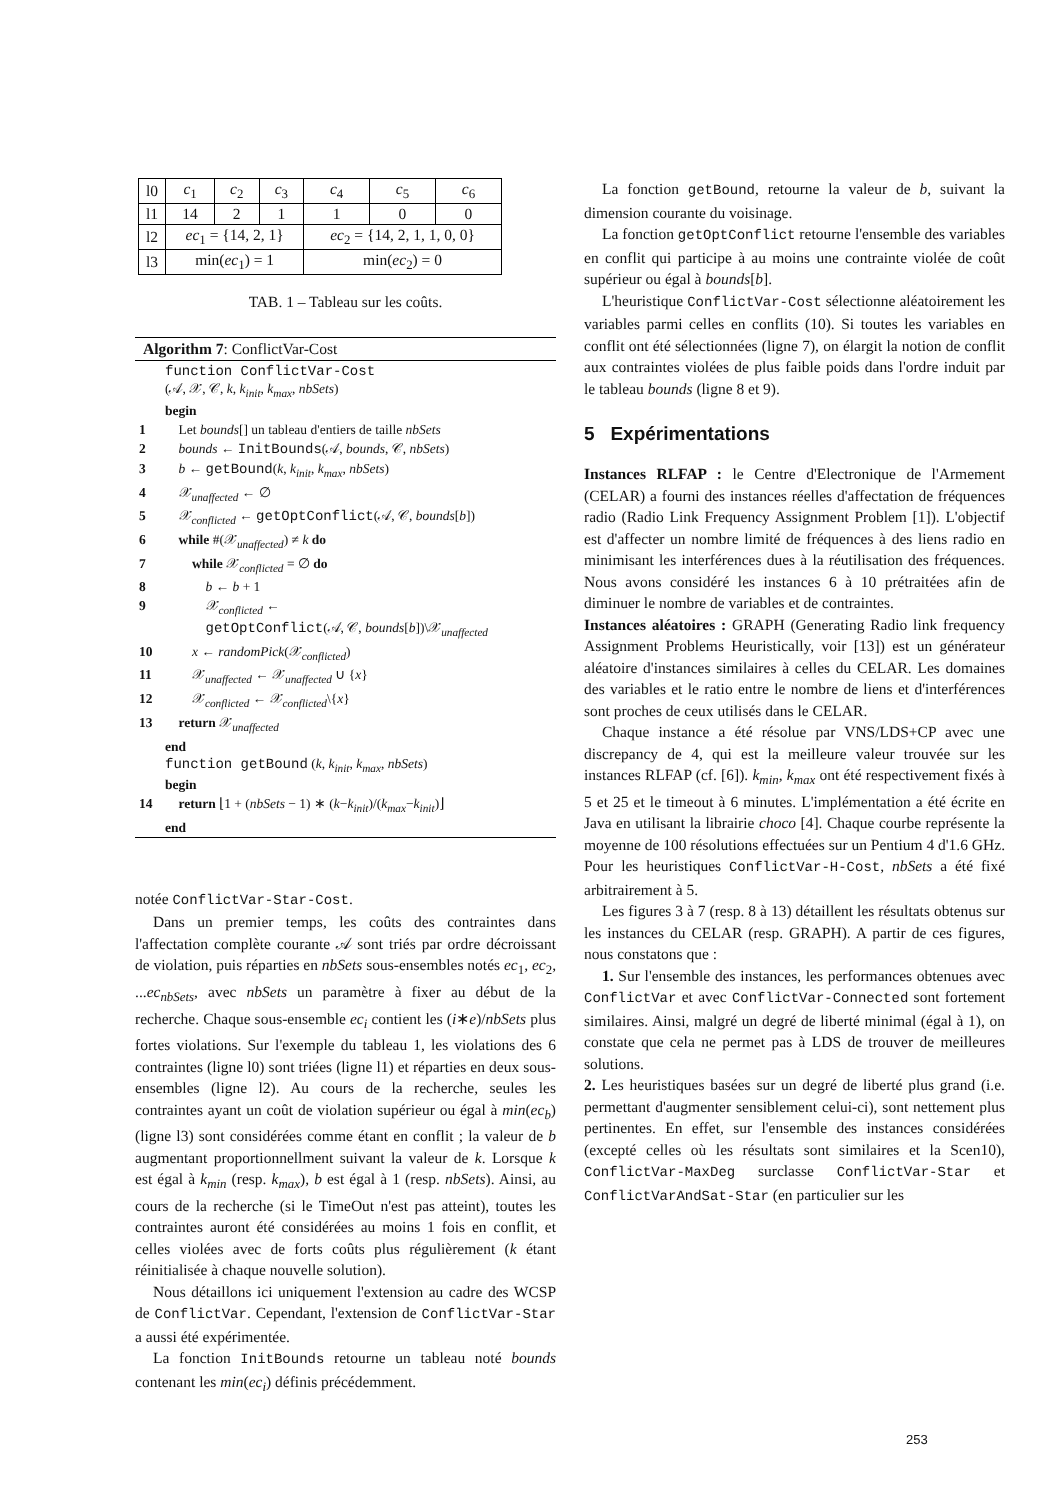| l0 | c<sub>1</sub> | c<sub>2</sub> | c<sub>3</sub> | c<sub>4</sub> | c<sub>5</sub> | c<sub>6</sub> |
| l1 | 14 | 2 | 1 | 1 | 0 | 0 |
| l2 | ec<sub>1</sub> = {14, 2, 1} | | | ec<sub>2</sub> = {14, 2, 1, 1, 0, 0} | | |
| l3 | min( ec<sub>1</sub>) = 1 | | | min( ec<sub>2</sub>) = 0 | | |
TAB. 1 – Tableau sur les coûts.
Algorithm 7: ConflictVar-Cost
| | function ConflictVar-Cost (𝒜, 𝒳, 𝒞, k , k<sub>init</sub> , k<sub>max</sub> , nbSets ) begin |
| 1 | Let bounds [] un tableau d'entiers de taille nbSets |
| 2 | bounds ← InitBounds (𝒜, bounds , 𝒞, nbSets ) |
| 3 | b ← getBound ( k , k<sub>init</sub> , k<sub>max</sub> , nbSets ) |
| 4 | 𝒳<sub>unaffected</sub> ← ∅ |
| 5 | 𝒳<sub>conflicted</sub> ← getOptConflict (𝒜, 𝒞, bounds [ b ]) |
| 6 | while #(𝒳<sub>unaffected</sub>) ≠ k do |
| 7 | while 𝒳<sub>conflicted</sub> = ∅ do |
| 8 | b ← b + 1 |
| 9 | 𝒳<sub>conflicted</sub> ← getOptConflict (𝒜, 𝒞, bounds [ b ])\𝒳<sub>unaffected</sub> |
| 10 | x ← randomPick (𝒳<sub>conflicted</sub>) |
| 11 | 𝒳<sub>unaffected</sub> ← 𝒳<sub>unaffected</sub> ∪ { x } |
| 12 | 𝒳<sub>conflicted</sub> ← 𝒳<sub>conflicted</sub>\{ x } |
| 13 | return 𝒳<sub>unaffected</sub> |
| | end function getBound ( k , k<sub>init</sub> , k<sub>max</sub> , nbSets ) begin |
| 14 | return ⌊1 + ( nbSets − 1) ∗ ( k − k<sub>init</sub> )/( k<sub>max</sub> − k<sub>init</sub> )⌋ |
| | end |
notée ConflictVar-Star-Cost.
Dans un premier temps, les coûts des contraintes dans l'affectation complète courante 𝒜 sont triés par ordre décroissant de violation, puis réparties en nbSets sous-ensembles notés ec<sub>1</sub>, ec<sub>2</sub>, ...ec<sub>nbSets</sub>, avec nbSets un paramètre à fixer au début de la recherche. Chaque sous-ensemble ec<sub>i</sub> contient les (i∗e)/nbSets plus fortes violations. Sur l'exemple du tableau 1, les violations des 6 contraintes (ligne l0) sont triées (ligne l1) et réparties en deux sous-ensembles (ligne l2). Au cours de la recherche, seules les contraintes ayant un coût de violation supérieur ou égal à min(ec<sub>b</sub>) (ligne l3) sont considérées comme étant en conflit ; la valeur de b augmentant proportionnellment suivant la valeur de k. Lorsque k est égal à k<sub>min</sub> (resp. k<sub>max</sub>), b est égal à 1 (resp. nbSets). Ainsi, au cours de la recherche (si le TimeOut n'est pas atteint), toutes les contraintes auront été considérées au moins 1 fois en conflit, et celles violées avec de forts coûts plus régulièrement (k étant réinitialisée à chaque nouvelle solution).
Nous détaillons ici uniquement l'extension au cadre des WCSP de ConflictVar. Cependant, l'extension de ConflictVar-Star a aussi été expérimentée.
La fonction InitBounds retourne un tableau noté bounds contenant les min(ec<sub>i</sub>) définis précédemment.
La fonction getBound, retourne la valeur de b, suivant la dimension courante du voisinage.
La fonction getOptConflict retourne l'ensemble des variables en conflit qui participe à au moins une contrainte violée de coût supérieur ou égal à bounds[b].
L'heuristique ConflictVar-Cost sélectionne aléatoirement les variables parmi celles en conflits (10). Si toutes les variables en conflit ont été sélectionnées (ligne 7), on élargit la notion de conflit aux contraintes violées de plus faible poids dans l'ordre induit par le tableau bounds (ligne 8 et 9).
5 Expérimentations
Instances RLFAP : le Centre d'Electronique de l'Armement (CELAR) a fourni des instances réelles d'affectation de fréquences radio (Radio Link Frequency Assignment Problem [1]). L'objectif est d'affecter un nombre limité de fréquences à des liens radio en minimisant les interférences dues à la réutilisation des fréquences. Nous avons considéré les instances 6 à 10 prétraitées afin de diminuer le nombre de variables et de contraintes.
Instances aléatoires : GRAPH (Generating Radio link frequency Assignment Problems Heuristically, voir [13]) est un générateur aléatoire d'instances similaires à celles du CELAR. Les domaines des variables et le ratio entre le nombre de liens et d'interférences sont proches de ceux utilisés dans le CELAR.
Chaque instance a été résolue par VNS/LDS+CP avec une discrepancy de 4, qui est la meilleure valeur trouvée sur les instances RLFAP (cf. [6]). k<sub>min</sub>, k<sub>max</sub> ont été respectivement fixés à 5 et 25 et le timeout à 6 minutes. L'implémentation a été écrite en Java en utilisant la librairie choco [4]. Chaque courbe représente la moyenne de 100 résolutions effectuées sur un Pentium 4 d'1.6 GHz. Pour les heuristiques ConflictVar-H-Cost, nbSets a été fixé arbitrairement à 5.
Les figures 3 à 7 (resp. 8 à 13) détaillent les résultats obtenus sur les instances du CELAR (resp. GRAPH). A partir de ces figures, nous constatons que :
1. Sur l'ensemble des instances, les performances obtenues avec ConflictVar et avec ConflictVar-Connected sont fortement similaires. Ainsi, malgré un degré de liberté minimal (égal à 1), on constate que cela ne permet pas à LDS de trouver de meilleures solutions.
2. Les heuristiques basées sur un degré de liberté plus grand (i.e. permettant d'augmenter sensiblement celui-ci), sont nettement plus pertinentes. En effet, sur l'ensemble des instances considérées (excepté celles où les résultats sont similaires et la Scen10), ConflictVar-MaxDeg surclasse ConflictVar-Star et ConflictVarAndSat-Star (en particulier sur les
253